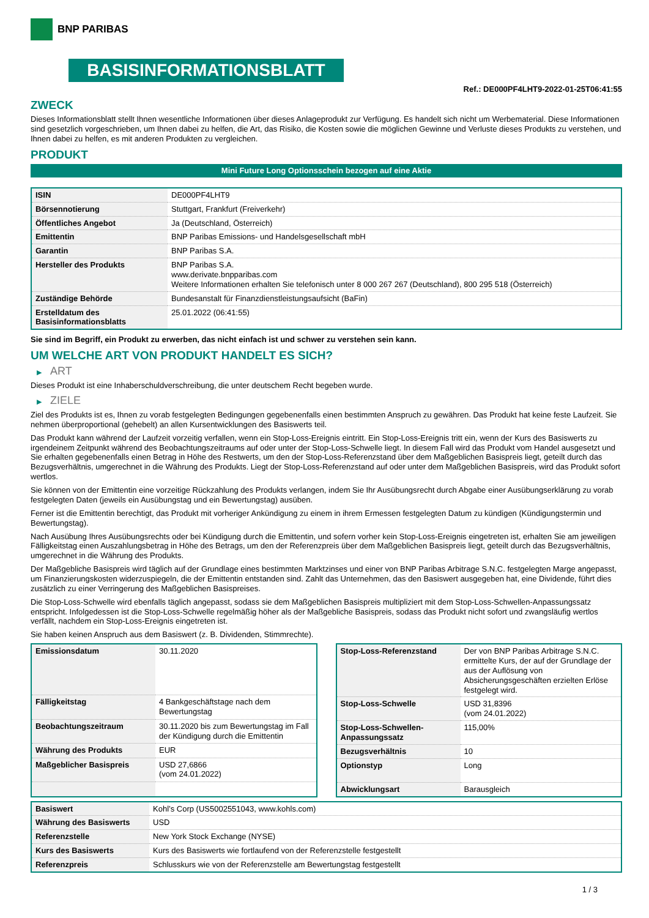BNP PARIBAS
BASISINFORMATIONSBLATT
Ref.: DE000PF4LHT9-2022-01-25T06:41:55
ZWECK
Dieses Informationsblatt stellt Ihnen wesentliche Informationen über dieses Anlageprodukt zur Verfügung. Es handelt sich nicht um Werbematerial. Diese Informationen sind gesetzlich vorgeschrieben, um Ihnen dabei zu helfen, die Art, das Risiko, die Kosten sowie die möglichen Gewinne und Verluste dieses Produkts zu verstehen, und Ihnen dabei zu helfen, es mit anderen Produkten zu vergleichen.
PRODUKT
Mini Future Long Optionsschein bezogen auf eine Aktie
| ISIN | DE000PF4LHT9 |
| Börsennotierung | Stuttgart, Frankfurt (Freiverkehr) |
| Öffentliches Angebot | Ja (Deutschland, Österreich) |
| Emittentin | BNP Paribas Emissions- und Handelsgesellschaft mbH |
| Garantin | BNP Paribas S.A. |
| Hersteller des Produkts | BNP Paribas S.A. www.derivate.bnpparibas.com Weitere Informationen erhalten Sie telefonisch unter 8 000 267 267 (Deutschland), 800 295 518 (Österreich) |
| Zuständige Behörde | Bundesanstalt für Finanzdienstleistungsaufsicht (BaFin) |
| Erstelldatum des Basisinformationsblatts | 25.01.2022 (06:41:55) |
Sie sind im Begriff, ein Produkt zu erwerben, das nicht einfach ist und schwer zu verstehen sein kann.
UM WELCHE ART VON PRODUKT HANDELT ES SICH?
▶ ART
Dieses Produkt ist eine Inhaberschuldverschreibung, die unter deutschem Recht begeben wurde.
▶ ZIELE
Ziel des Produkts ist es, Ihnen zu vorab festgelegten Bedingungen gegebenenfalls einen bestimmten Anspruch zu gewähren. Das Produkt hat keine feste Laufzeit. Sie nehmen überproportional (gehebelt) an allen Kursentwicklungen des Basiswerts teil.
Das Produkt kann während der Laufzeit vorzeitig verfallen, wenn ein Stop-Loss-Ereignis eintritt. Ein Stop-Loss-Ereignis tritt ein, wenn der Kurs des Basiswerts zu irgendeinem Zeitpunkt während des Beobachtungszeitraums auf oder unter der Stop-Loss-Schwelle liegt. In diesem Fall wird das Produkt vom Handel ausgesetzt und Sie erhalten gegebenenfalls einen Betrag in Höhe des Restwerts, um den der Stop-Loss-Referenzstand über dem Maßgeblichen Basispreis liegt, geteilt durch das Bezugsverhältnis, umgerechnet in die Währung des Produkts. Liegt der Stop-Loss-Referenzstand auf oder unter dem Maßgeblichen Basispreis, wird das Produkt sofort wertlos.
Sie können von der Emittentin eine vorzeitige Rückzahlung des Produkts verlangen, indem Sie Ihr Ausübungsrecht durch Abgabe einer Ausübungserklärung zu vorab festgelegten Daten (jeweils ein Ausübungstag und ein Bewertungstag) ausüben.
Ferner ist die Emittentin berechtigt, das Produkt mit vorheriger Ankündigung zu einem in ihrem Ermessen festgelegten Datum zu kündigen (Kündigungstermin und Bewertungstag).
Nach Ausübung Ihres Ausübungsrechts oder bei Kündigung durch die Emittentin, und sofern vorher kein Stop-Loss-Ereignis eingetreten ist, erhalten Sie am jeweiligen Fälligkeitstag einen Auszahlungsbetrag in Höhe des Betrags, um den der Referenzpreis über dem Maßgeblichen Basispreis liegt, geteilt durch das Bezugsverhältnis, umgerechnet in die Währung des Produkts.
Der Maßgebliche Basispreis wird täglich auf der Grundlage eines bestimmten Marktzinses und einer von BNP Paribas Arbitrage S.N.C. festgelegten Marge angepasst, um Finanzierungskosten widerzuspiegeln, die der Emittentin entstanden sind. Zahlt das Unternehmen, das den Basiswert ausgegeben hat, eine Dividende, führt dies zusätzlich zu einer Verringerung des Maßgeblichen Basispreises.
Die Stop-Loss-Schwelle wird ebenfalls täglich angepasst, sodass sie dem Maßgeblichen Basispreis multipliziert mit dem Stop-Loss-Schwellen-Anpassungssatz entspricht. Infolgedessen ist die Stop-Loss-Schwelle regelmäßig höher als der Maßgebliche Basispreis, sodass das Produkt nicht sofort und zwangsläufig wertlos verfällt, nachdem ein Stop-Loss-Ereignis eingetreten ist.
Sie haben keinen Anspruch aus dem Basiswert (z. B. Dividenden, Stimmrechte).
| Emissionsdatum | 30.11.2020 |
| Fälligkeitstag | 4 Bankgeschäftstage nach dem Bewertungstag |
| Beobachtungszeitraum | 30.11.2020 bis zum Bewertungstag im Fall der Kündigung durch die Emittentin |
| Währung des Produkts | EUR |
| Maßgeblicher Basispreis | USD 27,6866 (vom 24.01.2022) |
| Stop-Loss-Referenzstand | Der von BNP Paribas Arbitrage S.N.C. ermittelte Kurs, der auf der Grundlage der aus der Auflösung von Absicherungsgeschäften erzielten Erlöse festgelegt wird. |
| Stop-Loss-Schwelle | USD 31,8396 (vom 24.01.2022) |
| Stop-Loss-Schwellen-Anpassungssatz | 115,00% |
| Bezugsverhältnis | 10 |
| Optionstyp | Long |
| Abwicklungsart | Barausgleich |
| Basiswert | Kohl’s Corp (US5002551043, www.kohls.com) |
| Währung des Basiswerts | USD |
| Referenzstelle | New York Stock Exchange (NYSE) |
| Kurs des Basiswerts | Kurs des Basiswerts wie fortlaufend von der Referenzstelle festgestellt |
| Referenzpreis | Schlusskurs wie von der Referenzstelle am Bewertungstag festgestellt |
1 / 3